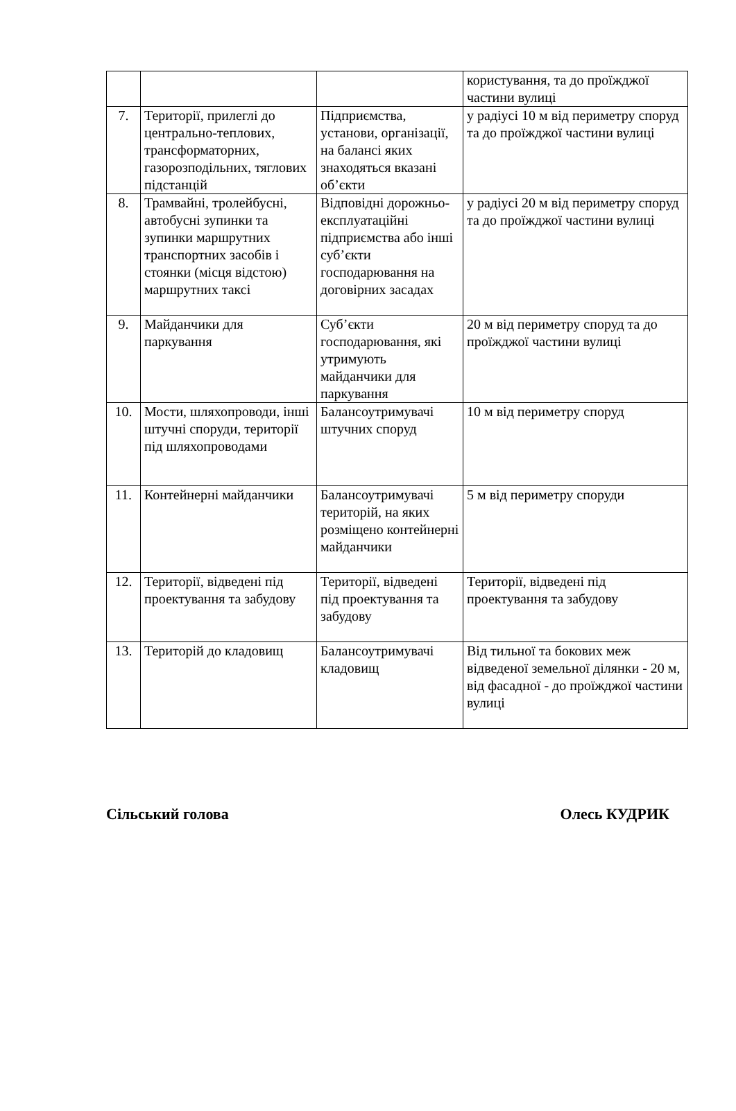| | | | користування, та до проїжджої частини вулиці |
| 7. | Території, прилеглі до центрально-теплових, трансформаторних, газорозподільних, тяглових підстанцій | Підприємства, установи, організації, на балансі яких знаходяться вказані об’єкти | у радіусі 10 м від периметру споруд та до проїжджої частини вулиці |
| 8. | Трамвайні, тролейбусні, автобусні зупинки та зупинки маршрутних транспортних засобів і стоянки (місця відстою) маршрутних таксі | Відповідні дорожньо-експлуатаційні підприємства або інші суб’єкти господарювання на договірних засадах | у радіусі 20 м від периметру споруд та до проїжджої частини вулиці |
| 9. | Майданчики для паркування | Суб’єкти господарювання, які утримують майданчики для паркування | 20 м від периметру споруд та до проїжджої частини вулиці |
| 10. | Мости, шляхопроводи, інші штучні споруди, території під шляхопроводами | Балансоутримувачі штучних споруд | 10 м від периметру споруд |
| 11. | Контейнерні майданчики | Балансоутримувачі територій, на яких розміщено контейнерні майданчики | 5 м від периметру споруди |
| 12. | Території, відведені під проектування та забудову | Території, відведені під проектування та забудову | Території, відведені під проектування та забудову |
| 13. | Територій до кладовищ | Балансоутримувачі кладовищ | Від тильної та бокових меж відведеної земельної ділянки - 20 м, від фасадної - до проїжджої частини вулиці |
Сільський голова Олесь КУДРИК